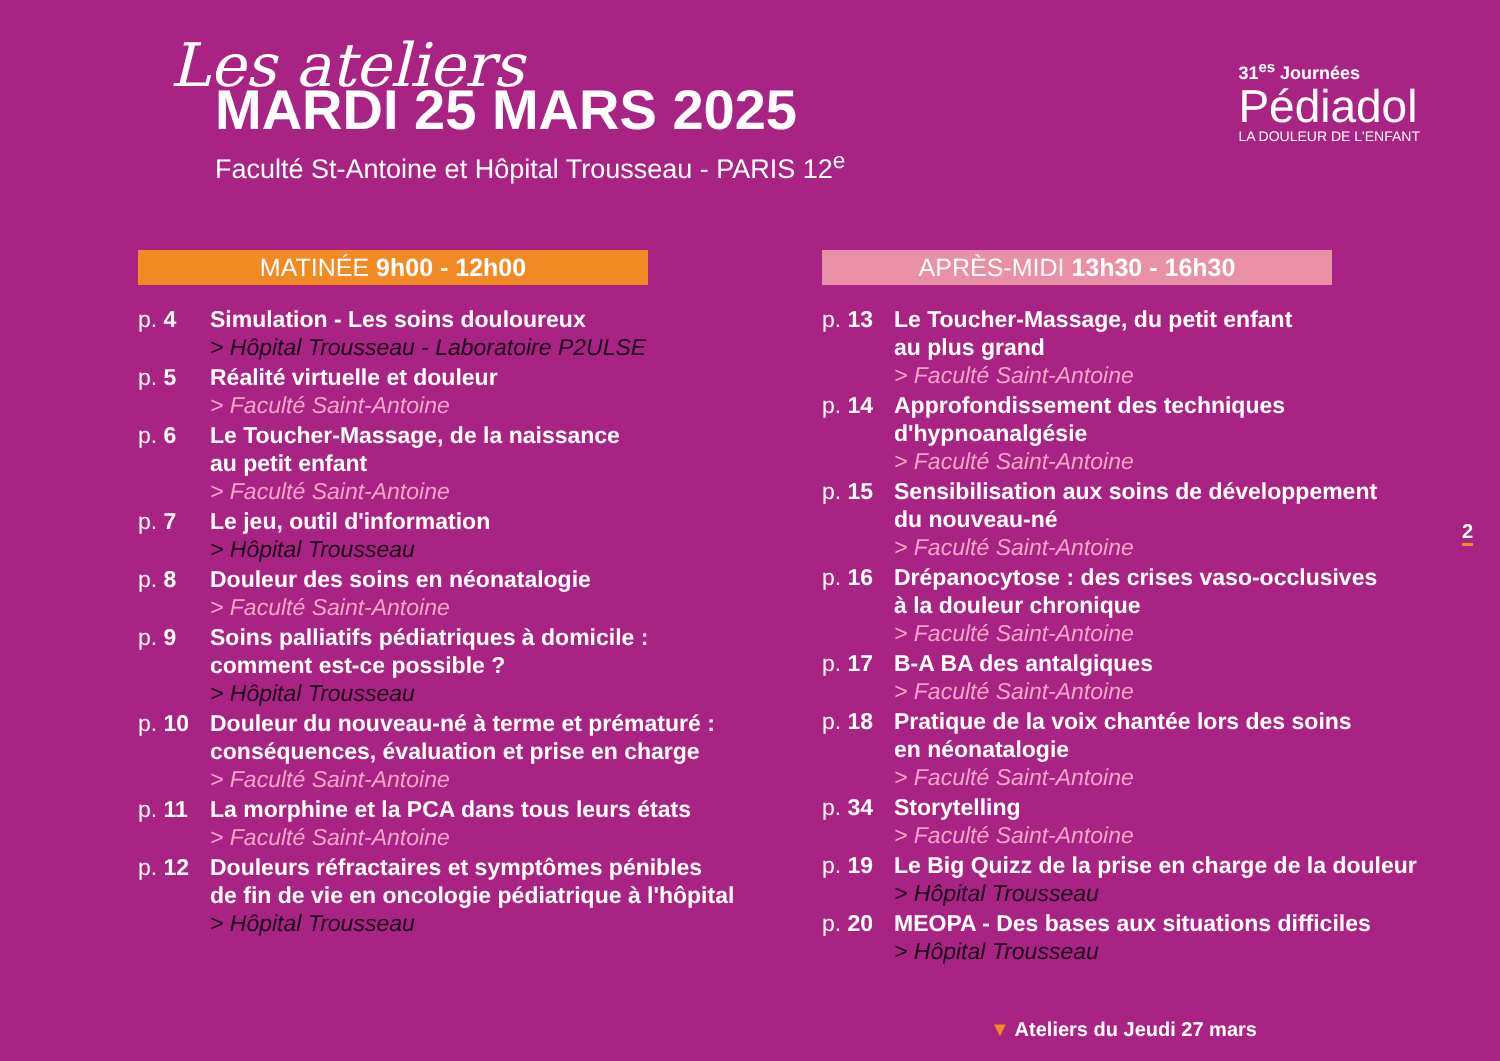Les ateliers
MARDI 25 MARS 2025
Faculté St-Antoine et Hôpital Trousseau - PARIS 12<sup>e</sup>
31<sup>es</sup> Journées
Pédiadol
LA DOULEUR DE L'ENFANT
MATINÉE 9h00 - 12h00
p. 4 Simulation - Les soins douloureux
> Hôpital Trousseau - Laboratoire P2ULSE
p. 5 Réalité virtuelle et douleur
> Faculté Saint-Antoine
p. 6 Le Toucher-Massage, de la naissance
au petit enfant
> Faculté Saint-Antoine
p. 7 Le jeu, outil d'information
> Hôpital Trousseau
p. 8 Douleur des soins en néonatalogie
> Faculté Saint-Antoine
p. 9 Soins palliatifs pédiatriques à domicile :
comment est-ce possible ?
> Hôpital Trousseau
p. 10 Douleur du nouveau-né à terme et prématuré :
conséquences, évaluation et prise en charge
> Faculté Saint-Antoine
p. 11 La morphine et la PCA dans tous leurs états
> Faculté Saint-Antoine
p. 12 Douleurs réfractaires et symptômes pénibles
de fin de vie en oncologie pédiatrique à l'hôpital
> Hôpital Trousseau
APRÈS-MIDI 13h30 - 16h30
p. 13 Le Toucher-Massage, du petit enfant
au plus grand
> Faculté Saint-Antoine
p. 14 Approfondissement des techniques
d'hypnoanalgésie
> Faculté Saint-Antoine
p. 15 Sensibilisation aux soins de développement
du nouveau-né
> Faculté Saint-Antoine
p. 16 Drépanocytose : des crises vaso-occlusives
à la douleur chronique
> Faculté Saint-Antoine
p. 17 B-A BA des antalgiques
> Faculté Saint-Antoine
p. 18 Pratique de la voix chantée lors des soins
en néonatalogie
> Faculté Saint-Antoine
p. 34 Storytelling
> Faculté Saint-Antoine
p. 19 Le Big Quizz de la prise en charge de la douleur
> Hôpital Trousseau
p. 20 MEOPA - Des bases aux situations difficiles
> Hôpital Trousseau
2
▼ Ateliers du Jeudi 27 mars